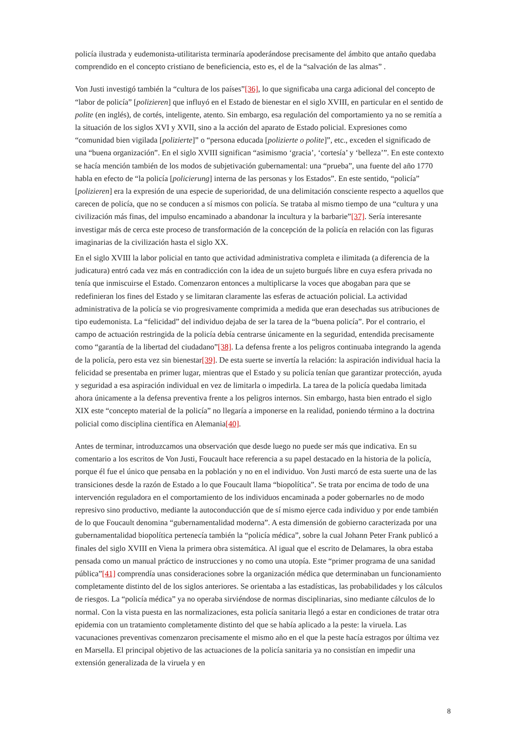policía ilustrada y eudemonista-utilitarista terminaría apoderándose precisamente del ámbito que antaño quedaba comprendido en el concepto cristiano de beneficiencia, esto es, el de la “salvación de las almas” .
Von Justi investigó también la “cultura de los países”[36], lo que significaba una carga adicional del concepto de “labor de policía” [polizieren] que influyó en el Estado de bienestar en el siglo XVIII, en particular en el sentido de polite (en inglés), de cortés, inteligente, atento. Sin embargo, esa regulación del comportamiento ya no se remitía a la situación de los siglos XVI y XVII, sino a la acción del aparato de Estado policial. Expresiones como “comunidad bien vigilada [polizierte]” o “persona educada [polizierte o polite]”, etc., exceden el significado de una “buena organización”. En el siglo XVIII significan “asimismo ‘gracia’, ‘cortesía’ y ‘belleza’”. En este contexto se hacía mención también de los modos de subjetivación gubernamental: una “prueba”, una fuente del año 1770 habla en efecto de “la policía [policierung] interna de las personas y los Estados”. En este sentido, “policía” [polizieren] era la expresión de una especie de superioridad, de una delimitación consciente respecto a aquellos que carecen de policía, que no se conducen a sí mismos con policía. Se trataba al mismo tiempo de una “cultura y una civilización más finas, del impulso encaminado a abandonar la incultura y la barbarie”[37]. Sería interesante investigar más de cerca este proceso de transformación de la concepción de la policía en relación con las figuras imaginarias de la civilización hasta el siglo XX.
En el siglo XVIII la labor policial en tanto que actividad administrativa completa e ilimitada (a diferencia de la judicatura) entró cada vez más en contradicción con la idea de un sujeto burgués libre en cuya esfera privada no tenía que inmiscuirse el Estado. Comenzaron entonces a multiplicarse la voces que abogaban para que se redefinieran los fines del Estado y se limitaran claramente las esferas de actuación policial. La actividad administrativa de la policía se vio progresivamente comprimida a medida que eran desechadas sus atribuciones de tipo eudemonista. La “felicidad” del individuo dejaba de ser la tarea de la “buena policía”. Por el contrario, el campo de actuación restringida de la policía debía centrarse únicamente en la seguridad, entendida precisamente como “garantía de la libertad del ciudadano”[38]. La defensa frente a los peligros continuaba integrando la agenda de la policía, pero esta vez sin bienestar[39]. De esta suerte se invertía la relación: la aspiración individual hacia la felicidad se presentaba en primer lugar, mientras que el Estado y su policía tenían que garantizar protección, ayuda y seguridad a esa aspiración individual en vez de limitarla o impedirla. La tarea de la policía quedaba limitada ahora únicamente a la defensa preventiva frente a los peligros internos. Sin embargo, hasta bien entrado el siglo XIX este “concepto material de la policía” no llegaría a imponerse en la realidad, poniendo término a la doctrina policial como disciplina científica en Alemania[40].
Antes de terminar, introduzcamos una observación que desde luego no puede ser más que indicativa. En su comentario a los escritos de Von Justi, Foucault hace referencia a su papel destacado en la historia de la policía, porque él fue el único que pensaba en la población y no en el individuo. Von Justi marcó de esta suerte una de las transiciones desde la razón de Estado a lo que Foucault llama “biopolítica”. Se trata por encima de todo de una intervención reguladora en el comportamiento de los individuos encaminada a poder gobernarles no de modo represivo sino productivo, mediante la autoconducción que de sí mismo ejerce cada individuo y por ende también de lo que Foucault denomina “gubernamentalidad moderna”. A esta dimensión de gobierno caracterizada por una gubernamentalidad biopolítica pertenecía también la “policía médica”, sobre la cual Johann Peter Frank publicó a finales del siglo XVIII en Viena la primera obra sistemática. Al igual que el escrito de Delamares, la obra estaba pensada como un manual práctico de instrucciones y no como una utopía. Este “primer programa de una sanidad pública”[41] comprendía unas consideraciones sobre la organización médica que determinaban un funcionamiento completamente distinto del de los siglos anteriores. Se orientaba a las estadísticas, las probabilidades y los cálculos de riesgos. La “policía médica” ya no operaba sirviéndose de normas disciplinarias, sino mediante cálculos de lo normal. Con la vista puesta en las normalizaciones, esta policía sanitaria llegó a estar en condiciones de tratar otra epidemia con un tratamiento completamente distinto del que se había aplicado a la peste: la viruela. Las vacunaciones preventivas comenzaron precisamente el mismo año en el que la peste hacía estragos por última vez en Marsella. El principal objetivo de las actuaciones de la policía sanitaria ya no consistían en impedir una extensión generalizada de la viruela y en
8